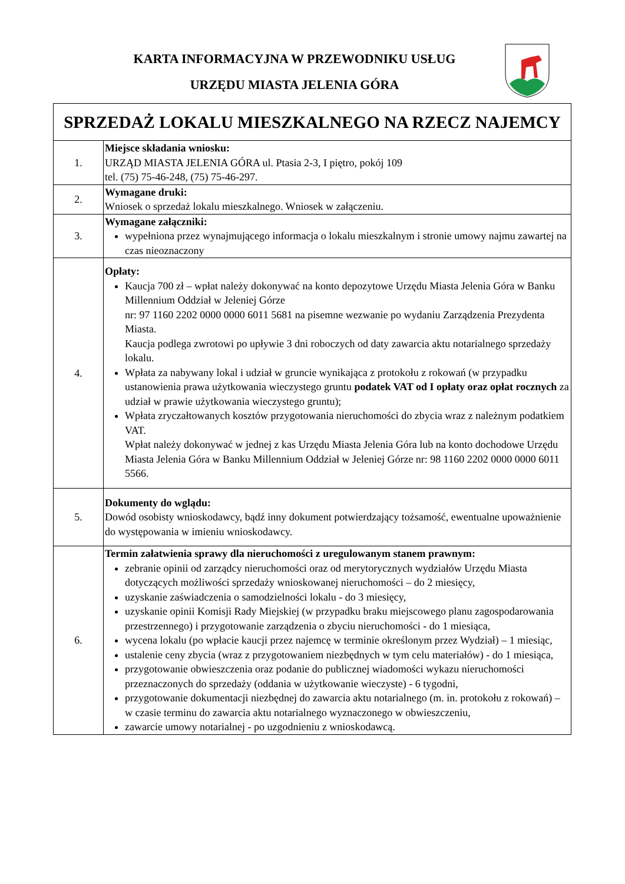KARTA INFORMACYJNA W PRZEWODNIKU USŁUG
URZĘDU MIASTA JELENIA GÓRA
| SPRZEDAŻ LOKALU MIESZKALNEGO NA RZECZ NAJEMCY | |
| 1. | Miejsce składania wniosku: URZĄD MIASTA JELENIA GÓRA ul. Ptasia 2-3, I piętro, pokój 109 tel. (75) 75-46-248, (75) 75-46-297. |
| 2. | Wymagane druki: Wniosek o sprzedaż lokalu mieszkalnego. Wniosek w załączeniu. |
| 3. | Wymagane załączniki: wypełniona przez wynajmującego informacja o lokalu mieszkalnym i stronie umowy najmu zawartej na czas nieoznaczony |
| 4. | Opłaty: Kaucja 700 zł – wpłat należy dokonywać na konto depozytowe Urzędu Miasta Jelenia Góra w Banku Millennium Oddział w Jeleniej Górze nr: 97 1160 2202 0000 0000 6011 5681 na pisemne wezwanie po wydaniu Zarządzenia Prezydenta Miasta. Kaucja podlega zwrotowi po upływie 3 dni roboczych od daty zawarcia aktu notarialnego sprzedaży lokalu. Wpłata za nabywany lokal i udział w gruncie wynikająca z protokołu z rokowań (w przypadku ustanowienia prawa użytkowania wieczystego gruntu podatek VAT od I opłaty oraz opłat rocznych za udział w prawie użytkowania wieczystego gruntu); Wpłata zryczałtowanych kosztów przygotowania nieruchomości do zbycia wraz z należnym podatkiem VAT. Wpłat należy dokonywać w jednej z kas Urzędu Miasta Jelenia Góra lub na konto dochodowe Urzędu Miasta Jelenia Góra w Banku Millennium Oddział w Jeleniej Górze nr: 98 1160 2202 0000 0000 6011 5566. |
| 5. | Dokumenty do wglądu: Dowód osobisty wnioskodawcy, bądź inny dokument potwierdzający tożsamość, ewentualne upoważnienie do występowania w imieniu wnioskodawcy. |
| 6. | Termin załatwienia sprawy dla nieruchomości z uregulowanym stanem prawnym: zebranie opinii od zarządcy nieruchomości oraz od merytorycznych wydziałów Urzędu Miasta dotyczących możliwości sprzedaży wnioskowanej nieruchomości – do 2 miesięcy, uzyskanie zaświadczenia o samodzielności lokalu - do 3 miesięcy, uzyskanie opinii Komisji Rady Miejskiej (w przypadku braku miejscowego planu zagospodarowania przestrzennego) i przygotowanie zarządzenia o zbyciu nieruchomości - do 1 miesiąca, wycena lokalu (po wpłacie kaucji przez najemcę w terminie określonym przez Wydział) – 1 miesiąc, ustalenie ceny zbycia (wraz z przygotowaniem niezbędnych w tym celu materiałów) - do 1 miesiąca, przygotowanie obwieszczenia oraz podanie do publicznej wiadomości wykazu nieruchomości przeznaczonych do sprzedaży (oddania w użytkowanie wieczyste) - 6 tygodni, przygotowanie dokumentacji niezbędnej do zawarcia aktu notarialnego (m. in. protokołu z rokowań) – w czasie terminu do zawarcia aktu notarialnego wyznaczonego w obwieszczeniu, zawarcie umowy notarialnej - po uzgodnieniu z wnioskodawcą. |